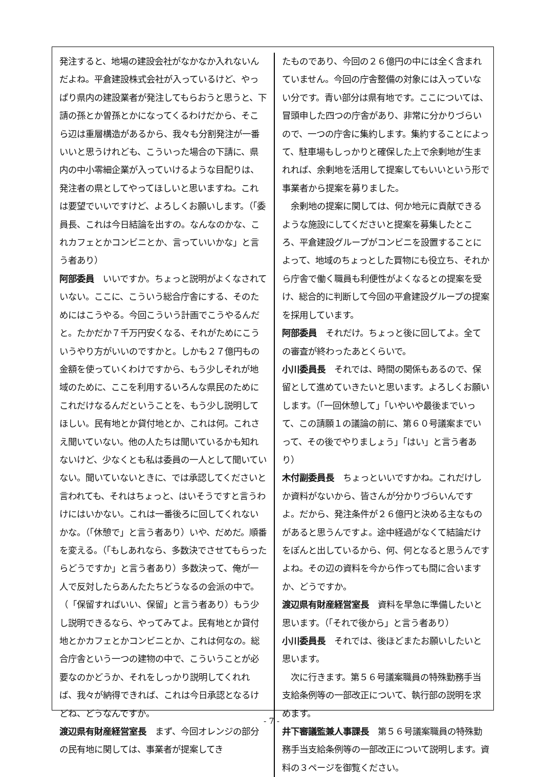発注すると、地場の建設会社がなかなか入れないんだよね。平倉建設株式会社が入っているけど、やっぱり県内の建設業者が発注してもらおうと思うと、下請の孫とか曽孫とかになってくるわけだから、そこら辺は重層構造があるから、我々も分割発注が一番いいと思うけれども、こういった場合の下請に、県内の中小零細企業が入っていけるような目配りは、発注者の県としてやってほしいと思いますね。これは要望でいいですけど、よろしくお願いします。（「委員長、これは今日結論を出すの。なんなのかな、これカフェとかコンビニとか、言っていいかな」と言う者あり）
阿部委員　いいですか。ちょっと説明がよくなされていない。ここに、こういう総合庁舎にする、そのためにはこうやる。今回こういう計画でこうやるんだと。たかだか７千万円安くなる、それがためにこういうやり方がいいのですかと。しかも２７億円もの金額を使っていくわけですから、もう少しそれが地域のために、ここを利用するいろんな県民のためにこれだけなるんだということを、もう少し説明してほしい。民有地とか貸付地とか、これは何。これさえ聞いていない。他の人たちは聞いているかも知れないけど、少なくとも私は委員の一人として聞いていない。聞いていないときに、では承認してくださいと言われても、それはちょっと、はいそうですと言うわけにはいかない。これは一番後ろに回してくれないかな。（「休憩で」と言う者あり）いや、だめだ。順番を変える。（「もしあれなら、多数決でさせてもらったらどうですか」と言う者あり）多数決って、俺が一人で反対したらあんたたちどうなるの会派の中で。（「保留すればいい、保留」と言う者あり）もう少し説明できるなら、やってみてよ。民有地とか貸付地とかカフェとかコンビニとか、これは何なの。総合庁舎という一つの建物の中で、こういうことが必要なのかどうか、それをしっかり説明してくれれば、我々が納得できれば、これは今日承認となるけどね、どうなんですか。
渡辺県有財産経営室長　まず、今回オレンジの部分の民有地に関しては、事業者が提案してき
たものであり、今回の２６億円の中には全く含まれていません。今回の庁舎整備の対象には入っていない分です。青い部分は県有地です。ここについては、冒頭申した四つの庁舎があり、非常に分かりづらいので、一つの庁舎に集約します。集約することによって、駐車場もしっかりと確保した上で余剰地が生まれれば、余剰地を活用して提案してもいいという形で事業者から提案を募りました。
　余剰地の提案に関しては、何か地元に貢献できるような施設にしてくださいと提案を募集したところ、平倉建設グループがコンビニを設置することによって、地域のちょっとした買物にも役立ち、それから庁舎で働く職員も利便性がよくなるとの提案を受け、総合的に判断して今回の平倉建設グループの提案を採用しています。
阿部委員　それだけ。ちょっと後に回してよ。全ての審査が終わったあとくらいで。
小川委員長　それでは、時間の関係もあるので、保留として進めていきたいと思います。よろしくお願いします。（「一回休憩して」「いやいや最後までいって、この請願１の議論の前に、第６０号議案までいって、その後でやりましょう」「はい」と言う者あり）
木付副委員長　ちょっといいですかね。これだけしか資料がないから、皆さんが分かりづらいんですよ。だから、発注条件が２６億円と決める主なものがあると思うんですよ。途中経過がなくて結論だけをぽんと出しているから、何、何となると思うんですよね。その辺の資料を今から作っても間に合いますか、どうですか。
渡辺県有財産経営室長　資料を早急に準備したいと思います。（「それで後から」と言う者あり）
小川委員長　それでは、後ほどまたお願いしたいと思います。
　次に行きます。第５６号議案職員の特殊勤務手当支給条例等の一部改正について、執行部の説明を求めます。
井下審議監兼人事課長　第５６号議案職員の特殊勤務手当支給条例等の一部改正について説明します。資料の３ページを御覧ください。
- 7 -